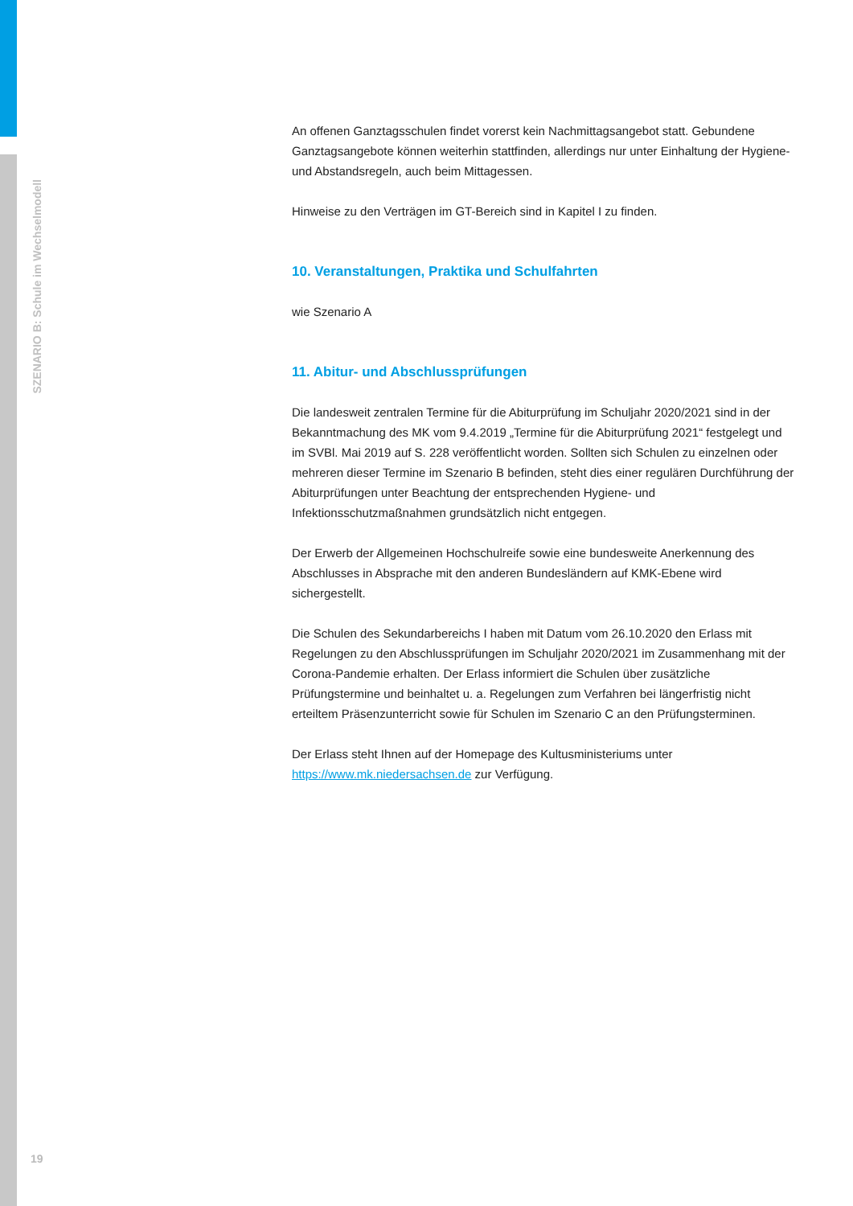SZENARIO B: Schule im Wechselmodell
An offenen Ganztagsschulen findet vorerst kein Nachmittagsangebot statt. Gebundene Ganztagsangebote können weiterhin stattfinden, allerdings nur unter Einhaltung der Hygiene- und Abstandsregeln, auch beim Mittagessen.
Hinweise zu den Verträgen im GT-Bereich sind in Kapitel I zu finden.
10. Veranstaltungen, Praktika und Schulfahrten
wie Szenario A
11. Abitur- und Abschlussprüfungen
Die landesweit zentralen Termine für die Abiturprüfung im Schuljahr 2020/2021 sind in der Bekanntmachung des MK vom 9.4.2019 „Termine für die Abiturprüfung 2021“ festgelegt und im SVBl. Mai 2019 auf S. 228 veröffentlicht worden. Sollten sich Schulen zu einzelnen oder mehreren dieser Termine im Szenario B befinden, steht dies einer regulären Durchführung der Abiturprüfungen unter Beachtung der entsprechenden Hygiene- und Infektionsschutzmaßnahmen grundsätzlich nicht entgegen.
Der Erwerb der Allgemeinen Hochschulreife sowie eine bundesweite Anerkennung des Abschlusses in Absprache mit den anderen Bundesländern auf KMK-Ebene wird sichergestellt.
Die Schulen des Sekundarbereichs I haben mit Datum vom 26.10.2020 den Erlass mit Regelungen zu den Abschlussprüfungen im Schuljahr 2020/2021 im Zusammenhang mit der Corona-Pandemie erhalten. Der Erlass informiert die Schulen über zusätzliche Prüfungstermine und beinhaltet u. a. Regelungen zum Verfahren bei längerfristig nicht erteiltem Präsenzunterricht sowie für Schulen im Szenario C an den Prüfungsterminen.
Der Erlass steht Ihnen auf der Homepage des Kultusministeriums unter https://www.mk.niedersachsen.de zur Verfügung.
19